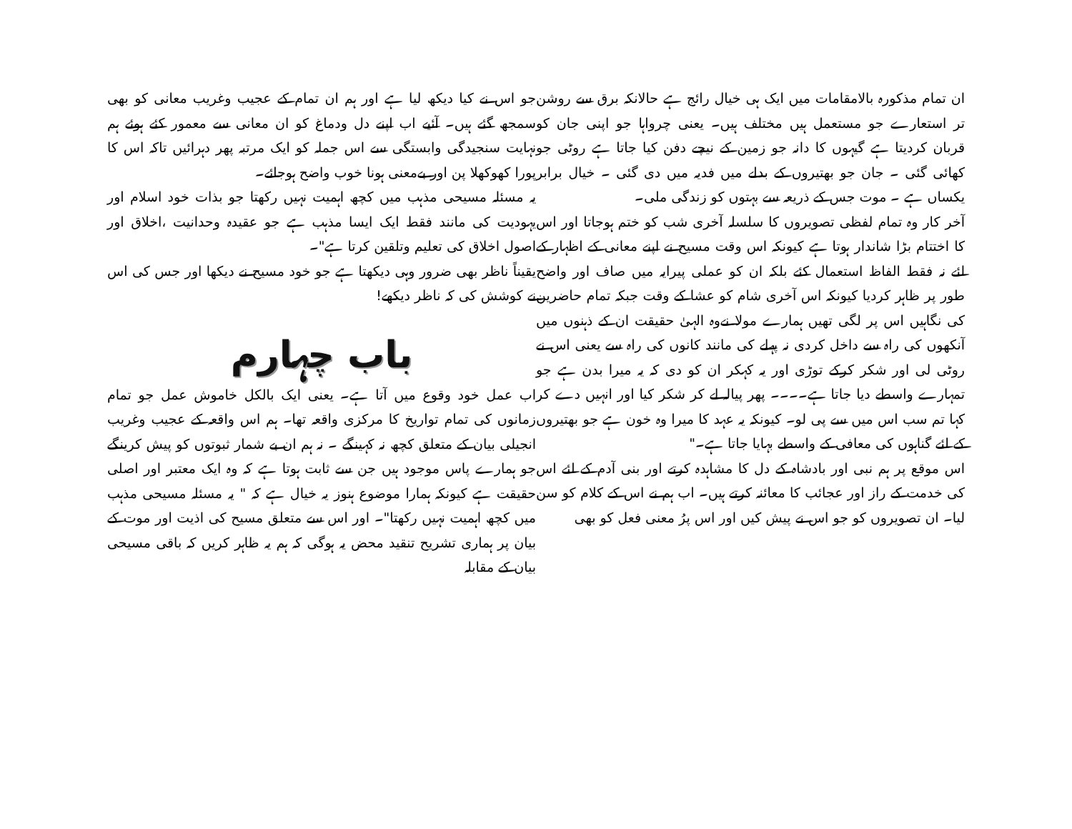ان تمام مذکورہ بالامقامات میں ایک ہی خیال رائج ہے حالانکہ برق سے روشن تر استعارے جو مستعمل ہیں مختلف ہیں۔ یعنی چرواہا جو اپنی جان کو قربان کردیتا ہے گیہوں کا دانہ جو زمین کے نیچے دفن کیا جاتا ہے روٹی جو کھائی گئی ۔ جان جو بھتیروں کے بدلے میں فدیہ میں دی گئی ۔ خیال برابر یکساں ہے ۔ موت جس کے ذریعہ سے بہتوں کو زندگی ملی۔
آخر کار وہ تمام لفظی تصویروں کا سلسلہ آخری شب کو ختم ہوجاتا اور اس کا اختتام بڑا شاندار ہوتا ہے کیونکہ اس وقت مسیح نے اپنے معانی کے اظہار کے لئے نہ فقط الفاظ استعمال کئے بلکہ ان کو عملی پیرایہ میں صاف اور واضح طور پر ظاہر کردیا کیونکہ اس آخری شام کو عشا کے وقت جبکہ تمام حاضرین کی نگاہیں اس پر لگی تھیں ہمارے مولا نےوہ الہیٰ حقیقت ان کے ذہنوں میں آنکھوں کی راہ سے داخل کردی نہ پہلے کی مانند کانوں کی راہ سے یعنی اس نے روٹی لی اور شکر کرکے توڑی اور یہ کہکر ان کو دی کہ یہ میرا بدن ہے جو تمہارے واسطے دیا جاتا ہے۔۔۔۔ پھر پیالہ لے کر شکر کیا اور انہیں دے کر کہا تم سب اس میں سے پی لو۔ کیونکہ یہ عہد کا میرا وہ خون ہے جو بھتیروں کے لئے گناہوں کی معافی کے واسطے بہایا جاتا ہے۔"
اس موقع پر ہم نبی اور بادشاہ کے دل کا مشاہدہ کرتے اور بنی آدم کے لئے اس کی خدمت کے راز اور عجائب کا معائنہ کرتے ہیں۔ اب ہم نے اس کے کلام کو سن لیا۔ ان تصویروں کو جو اس نے پیش کیں اور اس پرُ معنی فعل کو بھی
جو اس نے کیا دیکھ لیا ہے اور ہم ان تمام کے عجیب وغریب معانی کو بھی سمجھ گئے ہیں۔ آئیے اب اپنے دل ودماغ کو ان معانی سے معمور کئے ہوئے ہم نہایت سنجیدگی وابستگی سے اس جملہ کو ایک مرتبہ پھر دہرائیں تاکہ اس کا پورا کھوکھلا پن اور بےمعنی ہونا خوب واضح ہوجائے۔
یہ مسئلہ مسیحی مذہب میں کچھ اہمیت نہیں رکھتا جو بذات خود اسلام اور یہودیت کی مانند فقط ایک ایسا مذہب ہے جو عقیدہ وحدانیت ،اخلاق اور اصول اخلاق کی تعلیم وتلقین کرتا ہے"۔
یقیناً ناظر بھی ضرور وہی دیکھتا ہے جو خود مسیح نے دیکھا اور جس کی اس نے کوشش کی کہ ناظر دیکھے!
باب چہارم
اب عمل خود وقوع میں آتا ہے۔ یعنی ایک بالکل خاموش عمل جو تمام زمانوں کی تمام تواریخ کا مرکزی واقعہ تھا۔ ہم اس واقعہ کے عجیب وغریب انجیلی بیان کے متعلق کچھ نہ کہینگے ۔ نہ ہم ان بے شمار ثبوتوں کو پیش کرینگے جو ہمارے پاس موجود ہیں جن سے ثابت ہوتا ہے کہ وہ ایک معتبر اور اصلی حقیقت ہے کیونکہ ہمارا موضوع ہنوز یہ خیال ہے کہ " یہ مسئلہ مسیحی مذہب میں کچھ اہمیت نہیں رکھتا"۔ اور اس سے متعلق مسیح کی اذیت اور موت کے بیان پر ہماری تشریح تنقید محض یہ ہوگی کہ ہم یہ ظاہر کریں کہ باقی مسیحی بیان کے مقابلہ